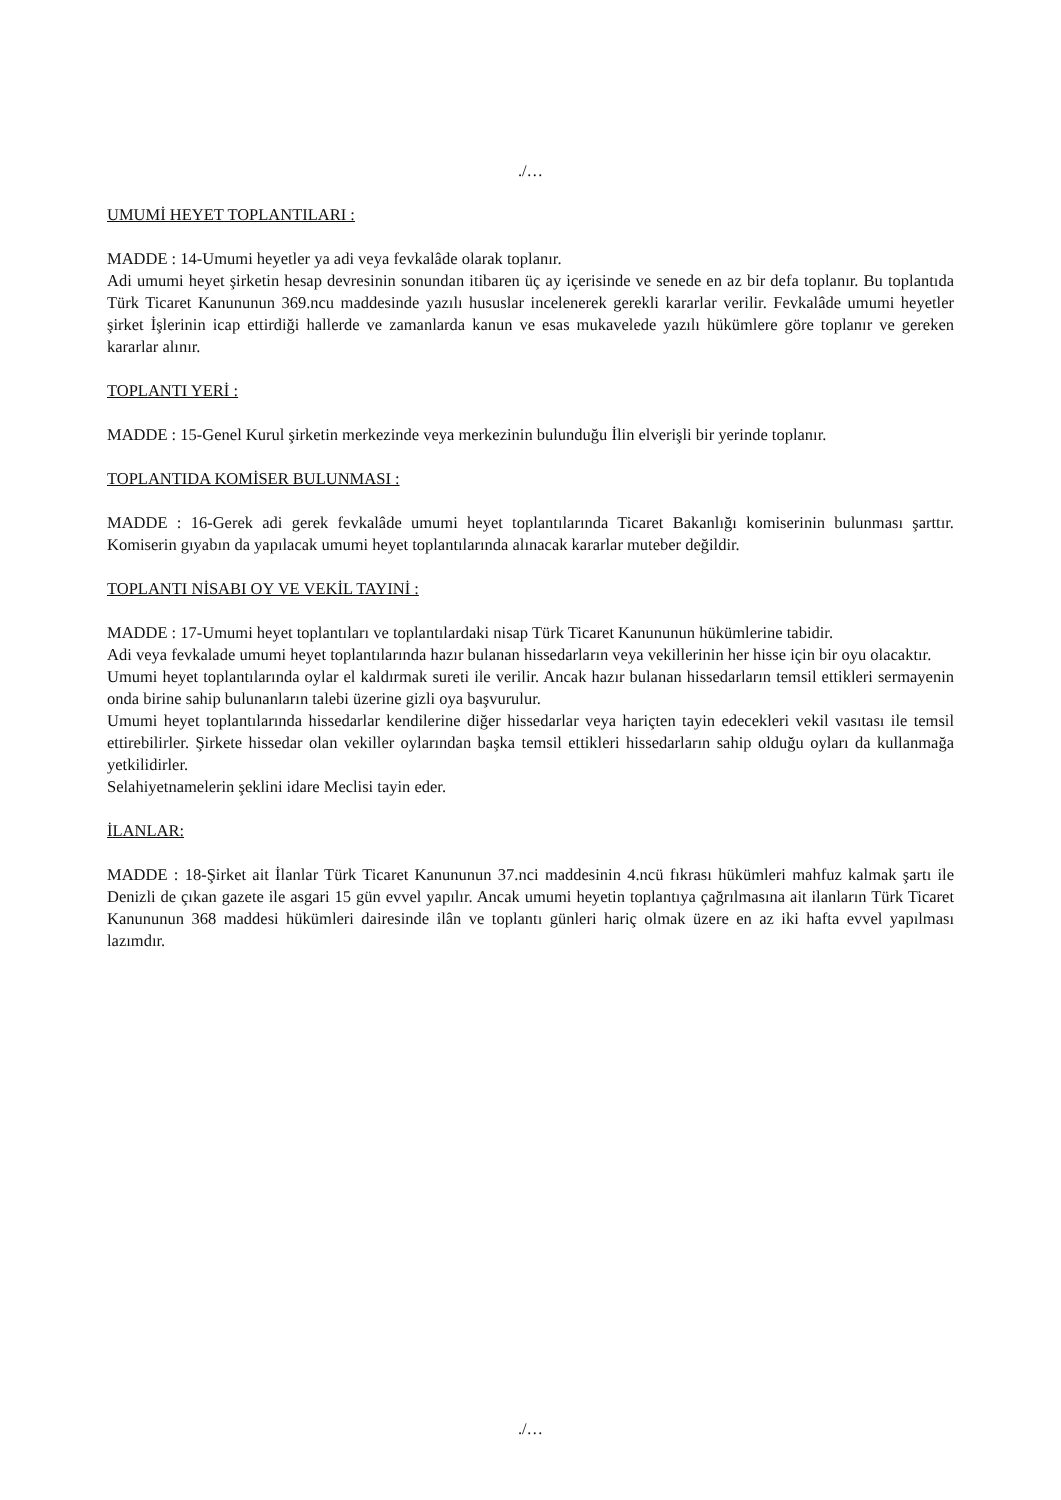./…
UMUMİ HEYET TOPLANTILARI :
MADDE : 14-Umumi heyetler ya adi veya fevkalâde olarak toplanır.
Adi umumi heyet şirketin hesap devresinin sonundan itibaren üç ay içerisinde ve senede en az bir defa toplanır. Bu toplantıda Türk Ticaret Kanununun 369.ncu maddesinde yazılı hususlar incelenerek gerekli kararlar verilir. Fevkalâde umumi heyetler şirket İşlerinin icap ettirdiği hallerde ve zamanlarda kanun ve esas mukavelede yazılı hükümlere göre toplanır ve gereken kararlar alınır.
TOPLANTI YERİ :
MADDE : 15-Genel Kurul şirketin merkezinde veya merkezinin bulunduğu İlin elverişli bir yerinde toplanır.
TOPLANTIDA KOMİSER BULUNMASI :
MADDE : 16-Gerek adi gerek fevkalâde umumi heyet toplantılarında Ticaret Bakanlığı komiserinin bulunması şarttır. Komiserin gıyabın da yapılacak umumi heyet toplantılarında alınacak kararlar muteber değildir.
TOPLANTI NİSABI OY VE VEKİL TAYINİ :
MADDE : 17-Umumi heyet toplantıları ve toplantılardaki nisap Türk Ticaret Kanununun hükümlerine tabidir.
Adi veya fevkalade umumi heyet toplantılarında hazır bulanan hissedarların veya vekillerinin her hisse için bir oyu olacaktır.
Umumi heyet toplantılarında oylar el kaldırmak sureti ile verilir. Ancak hazır bulanan hissedarların temsil ettikleri sermayenin onda birine sahip bulunanların talebi üzerine gizli oya başvurulur.
Umumi heyet toplantılarında hissedarlar kendilerine diğer hissedarlar veya hariçten tayin edecekleri vekil vasıtası ile temsil ettirebilirler. Şirkete hissedar olan vekiller oylarından başka temsil ettikleri hissedarların sahip olduğu oyları da kullanmağa yetkilidirler.
Selahiyetnamelerin şeklini idare Meclisi tayin eder.
İLANLAR:
MADDE : 18-Şirket ait İlanlar Türk Ticaret Kanununun 37.nci maddesinin 4.ncü fıkrası hükümleri mahfuz kalmak şartı ile Denizli de çıkan gazete ile asgari 15 gün evvel yapılır. Ancak umumi heyetin toplantıya çağrılmasına ait ilanların Türk Ticaret Kanununun 368 maddesi hükümleri dairesinde ilân ve toplantı günleri hariç olmak üzere en az iki hafta evvel yapılması lazımdır.
./…